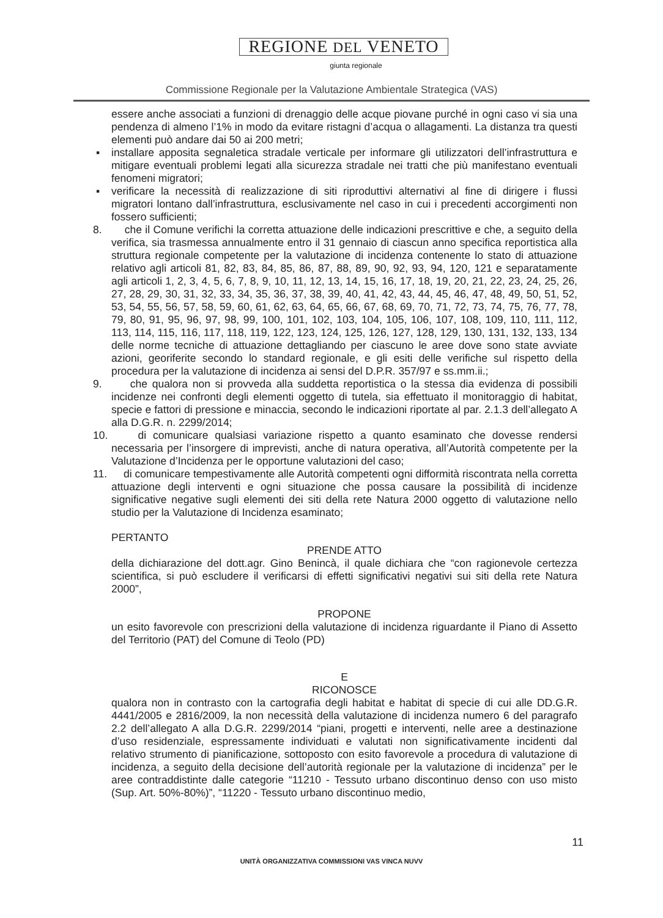REGIONE DEL VENETO
giunta regionale
Commissione Regionale per la Valutazione Ambientale Strategica (VAS)
essere anche associati a funzioni di drenaggio delle acque piovane purché in ogni caso vi sia una pendenza di almeno l’1% in modo da evitare ristagni d’acqua o allagamenti. La distanza tra questi elementi può andare dai 50 ai 200 metri;
▪ installare apposita segnaletica stradale verticale per informare gli utilizzatori dell’infrastruttura e mitigare eventuali problemi legati alla sicurezza stradale nei tratti che più manifestano eventuali fenomeni migratori;
▪ verificare la necessità di realizzazione di siti riproduttivi alternativi al fine di dirigere i flussi migratori lontano dall’infrastruttura, esclusivamente nel caso in cui i precedenti accorgimenti non fossero sufficienti;
8. che il Comune verifichi la corretta attuazione delle indicazioni prescrittive e che, a seguito della verifica, sia trasmessa annualmente entro il 31 gennaio di ciascun anno specifica reportistica alla struttura regionale competente per la valutazione di incidenza contenente lo stato di attuazione relativo agli articoli 81, 82, 83, 84, 85, 86, 87, 88, 89, 90, 92, 93, 94, 120, 121 e separatamente agli articoli 1, 2, 3, 4, 5, 6, 7, 8, 9, 10, 11, 12, 13, 14, 15, 16, 17, 18, 19, 20, 21, 22, 23, 24, 25, 26, 27, 28, 29, 30, 31, 32, 33, 34, 35, 36, 37, 38, 39, 40, 41, 42, 43, 44, 45, 46, 47, 48, 49, 50, 51, 52, 53, 54, 55, 56, 57, 58, 59, 60, 61, 62, 63, 64, 65, 66, 67, 68, 69, 70, 71, 72, 73, 74, 75, 76, 77, 78, 79, 80, 91, 95, 96, 97, 98, 99, 100, 101, 102, 103, 104, 105, 106, 107, 108, 109, 110, 111, 112, 113, 114, 115, 116, 117, 118, 119, 122, 123, 124, 125, 126, 127, 128, 129, 130, 131, 132, 133, 134 delle norme tecniche di attuazione dettagliando per ciascuno le aree dove sono state avviate azioni, georiferite secondo lo standard regionale, e gli esiti delle verifiche sul rispetto della procedura per la valutazione di incidenza ai sensi del D.P.R. 357/97 e ss.mm.ii.;
9. che qualora non si provveda alla suddetta reportistica o la stessa dia evidenza di possibili incidenze nei confronti degli elementi oggetto di tutela, sia effettuato il monitoraggio di habitat, specie e fattori di pressione e minaccia, secondo le indicazioni riportate al par. 2.1.3 dell’allegato A alla D.G.R. n. 2299/2014;
10. di comunicare qualsiasi variazione rispetto a quanto esaminato che dovesse rendersi necessaria per l’insorgere di imprevisti, anche di natura operativa, all’Autorità competente per la Valutazione d’Incidenza per le opportune valutazioni del caso;
11. di comunicare tempestivamente alle Autorità competenti ogni difformità riscontrata nella corretta attuazione degli interventi e ogni situazione che possa causare la possibilità di incidenze significative negative sugli elementi dei siti della rete Natura 2000 oggetto di valutazione nello studio per la Valutazione di Incidenza esaminato;
PERTANTO
PRENDE ATTO
della dichiarazione del dott.agr. Gino Benincà, il quale dichiara che “con ragionevole certezza scientifica, si può escludere il verificarsi di effetti significativi negativi sui siti della rete Natura 2000”,
PROPONE
un esito favorevole con prescrizioni della valutazione di incidenza riguardante il Piano di Assetto del Territorio (PAT) del Comune di Teolo (PD)
E
RICONOSCE
qualora non in contrasto con la cartografia degli habitat e habitat di specie di cui alle DD.G.R. 4441/2005 e 2816/2009, la non necessità della valutazione di incidenza numero 6 del paragrafo 2.2 dell’allegato A alla D.G.R. 2299/2014 “piani, progetti e interventi, nelle aree a destinazione d’uso residenziale, espressamente individuati e valutati non significativamente incidenti dal relativo strumento di pianificazione, sottoposto con esito favorevole a procedura di valutazione di incidenza, a seguito della decisione dell’autorità regionale per la valutazione di incidenza” per le aree contraddistinte dalle categorie “11210 - Tessuto urbano discontinuo denso con uso misto (Sup. Art. 50%-80%)”, “11220 - Tessuto urbano discontinuo medio,
11
UNITÀ ORGANIZZATIVA COMMISSIONI VAS VINCA NUVV